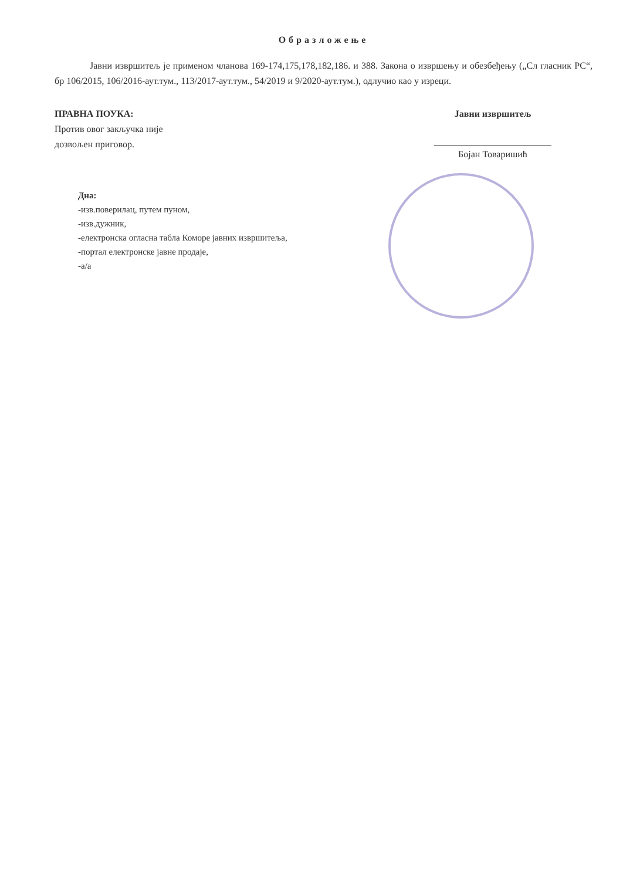Образложење
Јавни извршитељ је применом чланова 169-174,175,178,182,186. и 388. Закона о извршењу и обезбеђењу („Сл гласник РС“, бр 106/2015, 106/2016-аут.тум., 113/2017-аут.тум., 54/2019 и 9/2020-аут.тум.), одлучио као у изреци.
ПРАВНА ПОУКА:
Против овог закључка није
дозвољен приговор.
Јавни извршитељ
Бојан Товаришић
Дна:
-изв.поверилац, путем пуном,
-изв.дужник,
-електронска огласна табла Коморе јавних извршитеља,
-портал електронске јавне продаје,
-а/а